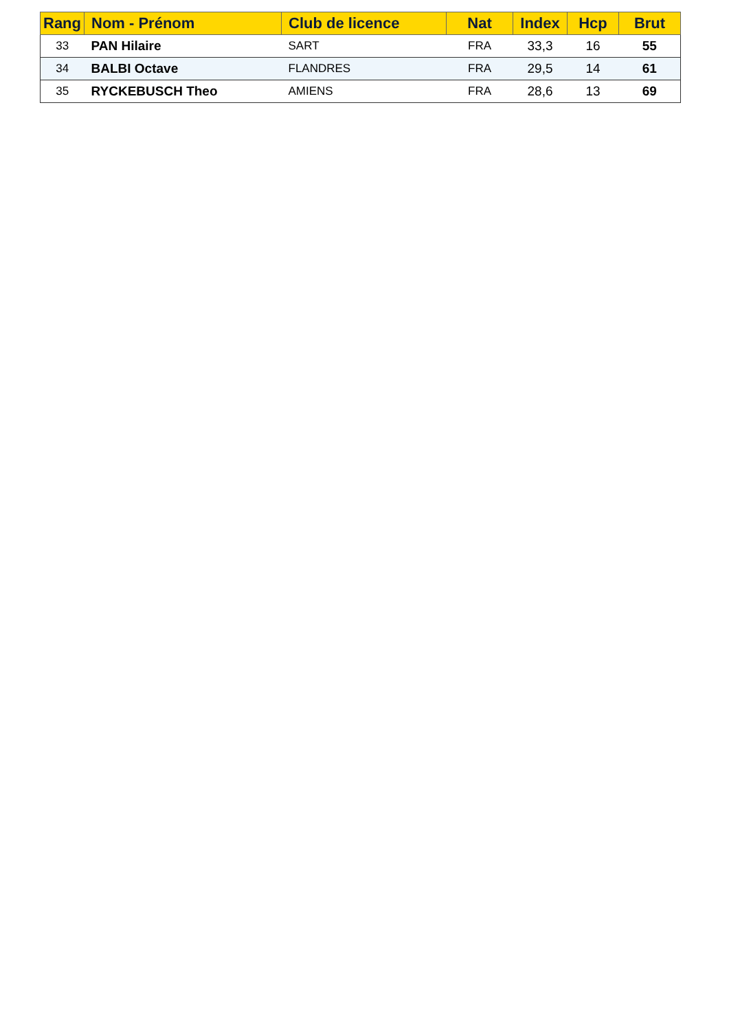| Rang | Nom - Prénom | Club de licence | Nat | Index | Hcp | Brut |
| --- | --- | --- | --- | --- | --- | --- |
| 33 | PAN Hilaire | SART | FRA | 33,3 | 16 | 55 |
| 34 | BALBI Octave | FLANDRES | FRA | 29,5 | 14 | 61 |
| 35 | RYCKEBUSCH Theo | AMIENS | FRA | 28,6 | 13 | 69 |